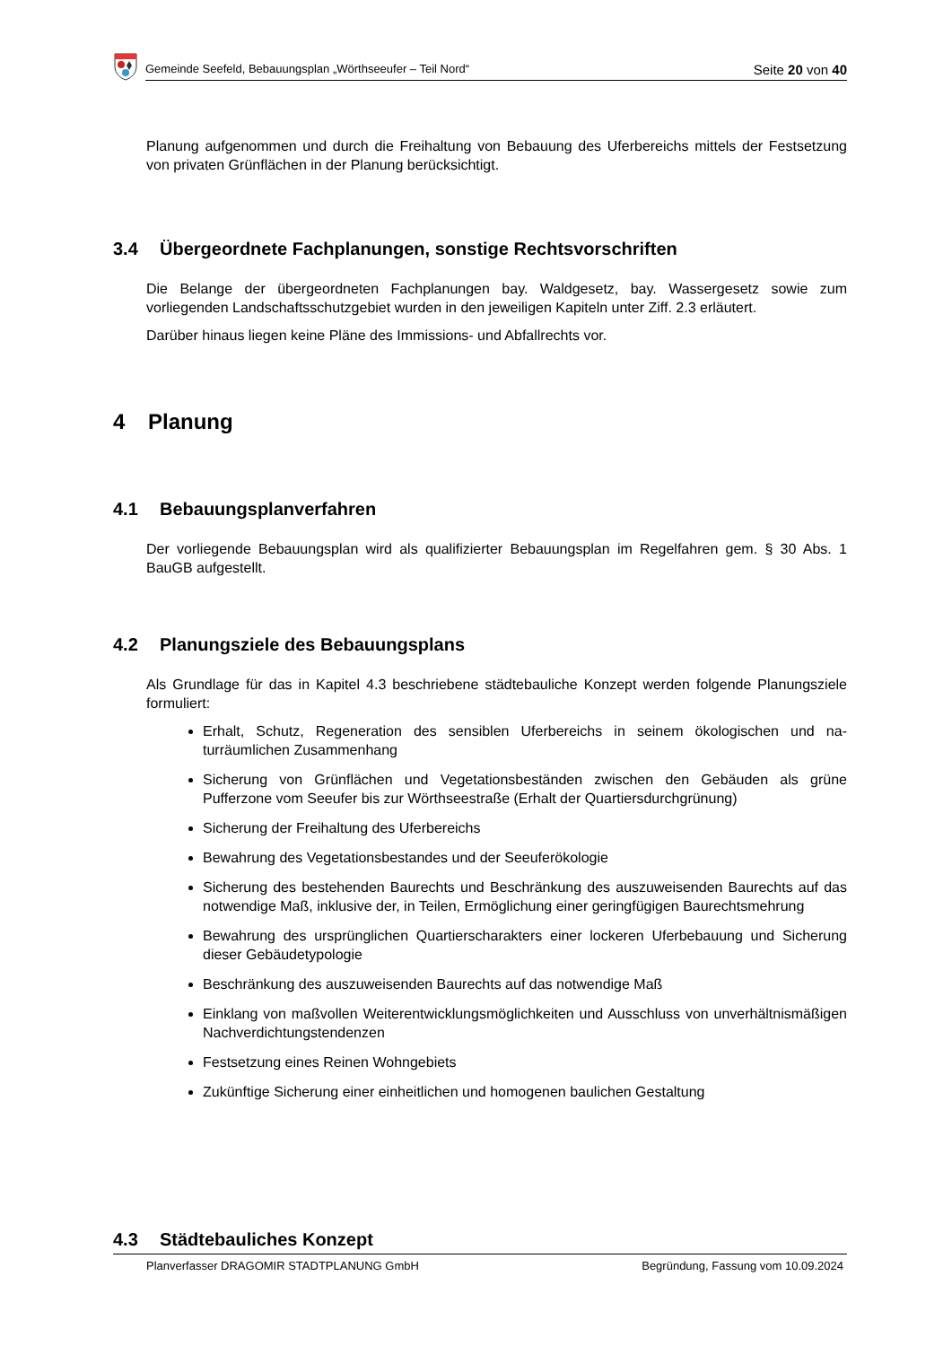Gemeinde Seefeld, Bebauungsplan „Wörthseeufer – Teil Nord“Seite 20 von 40
Planung aufgenommen und durch die Freihaltung von Bebauung des Uferbereichs mittels der Fest­setzung von privaten Grünflächen in der Planung berücksichtigt.
3.4 Übergeordnete Fachplanungen, sonstige Rechtsvorschriften
Die Belange der übergeordneten Fachplanungen bay. Waldgesetz, bay. Wassergesetz sowie zum vorliegenden Landschaftsschutzgebiet wurden in den jeweiligen Kapiteln unter Ziff. 2.3 erläutert.
Darüber hinaus liegen keine Pläne des Immissions- und Abfallrechts vor.
4 Planung
4.1 Bebauungsplanverfahren
Der vorliegende Bebauungsplan wird als qualifizierter Bebauungsplan im Regelfahren gem. § 30 Abs. 1 BauGB aufgestellt.
4.2 Planungsziele des Bebauungsplans
Als Grundlage für das in Kapitel 4.3 beschriebene städtebauliche Konzept werden folgende Pla­nungsziele formuliert:
Erhalt, Schutz, Regeneration des sensiblen Uferbereichs in seinem ökologischen und na­turräumlichen Zusammenhang
Sicherung von Grünflächen und Vegetationsbeständen zwischen den Gebäuden als grüne Pufferzone vom Seeufer bis zur Wörthseestraße (Erhalt der Quartiersdurchgrünung)
Sicherung der Freihaltung des Uferbereichs
Bewahrung des Vegetationsbestandes und der Seeuferökologie
Sicherung des bestehenden Baurechts und Beschränkung des auszuweisenden Baurechts auf das notwendige Maß, inklusive der, in Teilen, Ermöglichung einer geringfügigen Bau­rechtsmehrung
Bewahrung des ursprünglichen Quartierscharakters einer lockeren Uferbebauung und Si­cherung dieser Gebäudetypologie
Beschränkung des auszuweisenden Baurechts auf das notwendige Maß
Einklang von maßvollen Weiterentwicklungsmöglichkeiten und Ausschluss von unverhält­nismäßigen Nachverdichtungstendenzen
Festsetzung eines Reinen Wohngebiets
Zukünftige Sicherung einer einheitlichen und homogenen baulichen Gestaltung
4.3 Städtebauliches Konzept
Planverfasser DRAGOMIR STADTPLANUNG GmbH Begründung, Fassung vom 10.09.2024